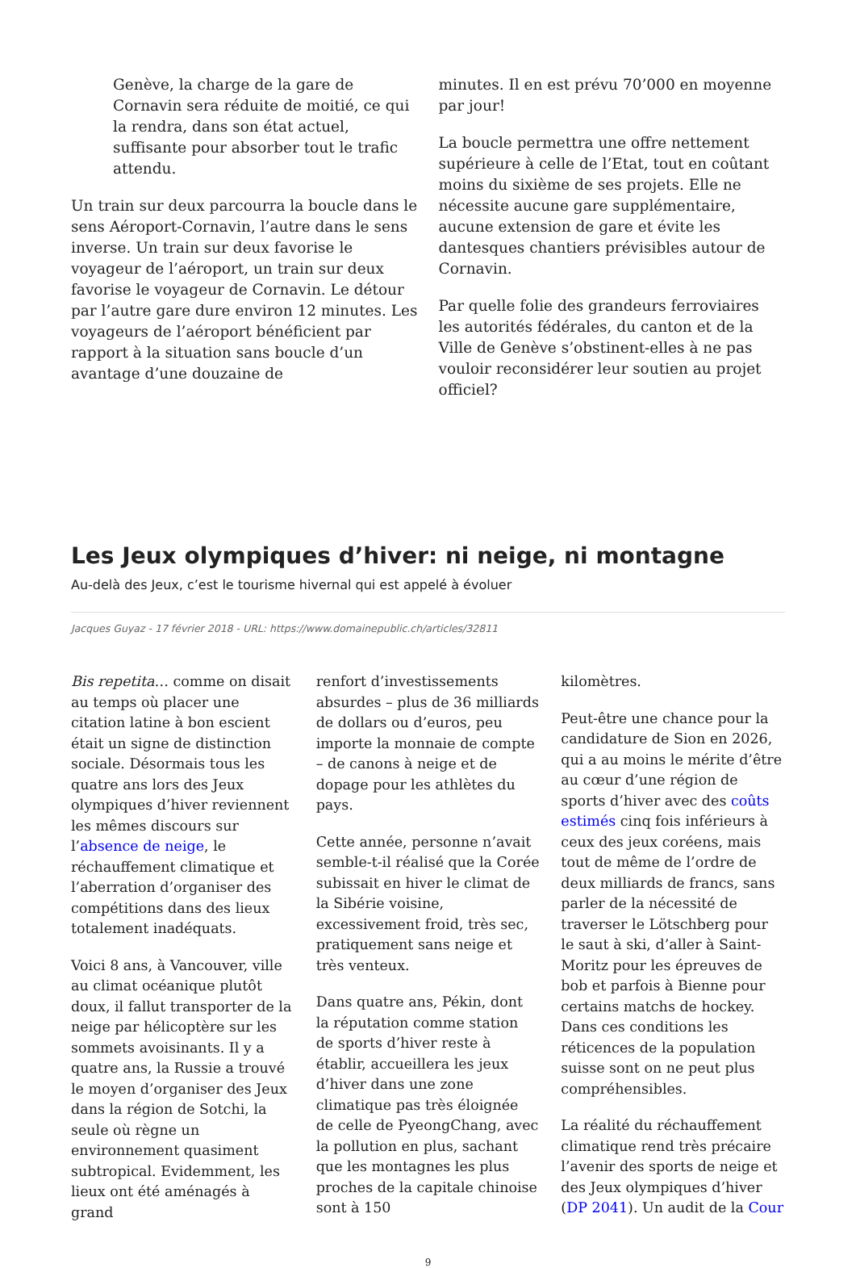Genève, la charge de la gare de Cornavin sera réduite de moitié, ce qui la rendra, dans son état actuel, suffisante pour absorber tout le trafic attendu.
Un train sur deux parcourra la boucle dans le sens Aéroport-Cornavin, l’autre dans le sens inverse. Un train sur deux favorise le voyageur de l’aéroport, un train sur deux favorise le voyageur de Cornavin. Le détour par l’autre gare dure environ 12 minutes. Les voyageurs de l’aéroport bénéficient par rapport à la situation sans boucle d’un avantage d’une douzaine de
minutes. Il en est prévu 70’000 en moyenne par jour!
La boucle permettra une offre nettement supérieure à celle de l’Etat, tout en coûtant moins du sixième de ses projets. Elle ne nécessite aucune gare supplémentaire, aucune extension de gare et évite les dantesques chantiers prévisibles autour de Cornavin.
Par quelle folie des grandeurs ferroviaires les autorités fédérales, du canton et de la Ville de Genève s’obstinent-elles à ne pas vouloir reconsidérer leur soutien au projet officiel?
Les Jeux olympiques d’hiver: ni neige, ni montagne
Au-delà des Jeux, c’est le tourisme hivernal qui est appelé à évoluer
Jacques Guyaz - 17 février 2018 - URL: https://www.domainepublic.ch/articles/32811
Bis repetita… comme on disait au temps où placer une citation latine à bon escient était un signe de distinction sociale. Désormais tous les quatre ans lors des Jeux olympiques d’hiver reviennent les mêmes discours sur l’absence de neige, le réchauffement climatique et l’aberration d’organiser des compétitions dans des lieux totalement inadéquats.
Voici 8 ans, à Vancouver, ville au climat océanique plutôt doux, il fallut transporter de la neige par hélicoptère sur les sommets avoisinants. Il y a quatre ans, la Russie a trouvé le moyen d’organiser des Jeux dans la région de Sotchi, la seule où règne un environnement quasiment subtropical. Evidemment, les lieux ont été aménagés à grand
renfort d’investissements absurdes – plus de 36 milliards de dollars ou d’euros, peu importe la monnaie de compte – de canons à neige et de dopage pour les athlètes du pays.
Cette année, personne n’avait semble-t-il réalisé que la Corée subissait en hiver le climat de la Sibérie voisine, excessivement froid, très sec, pratiquement sans neige et très venteux.
Dans quatre ans, Pékin, dont la réputation comme station de sports d’hiver reste à établir, accueillera les jeux d’hiver dans une zone climatique pas très éloignée de celle de PyeongChang, avec la pollution en plus, sachant que les montagnes les plus proches de la capitale chinoise sont à 150
kilomètres.
Peut-être une chance pour la candidature de Sion en 2026, qui a au moins le mérite d’être au cœur d’une région de sports d’hiver avec des coûts estimés cinq fois inférieurs à ceux des jeux coréens, mais tout de même de l’ordre de deux milliards de francs, sans parler de la nécessité de traverser le Lötschberg pour le saut à ski, d’aller à Saint-Moritz pour les épreuves de bob et parfois à Bienne pour certains matchs de hockey. Dans ces conditions les réticences de la population suisse sont on ne peut plus compréhensibles.
La réalité du réchauffement climatique rend très précaire l’avenir des sports de neige et des Jeux olympiques d’hiver (DP 2041). Un audit de la Cour
9